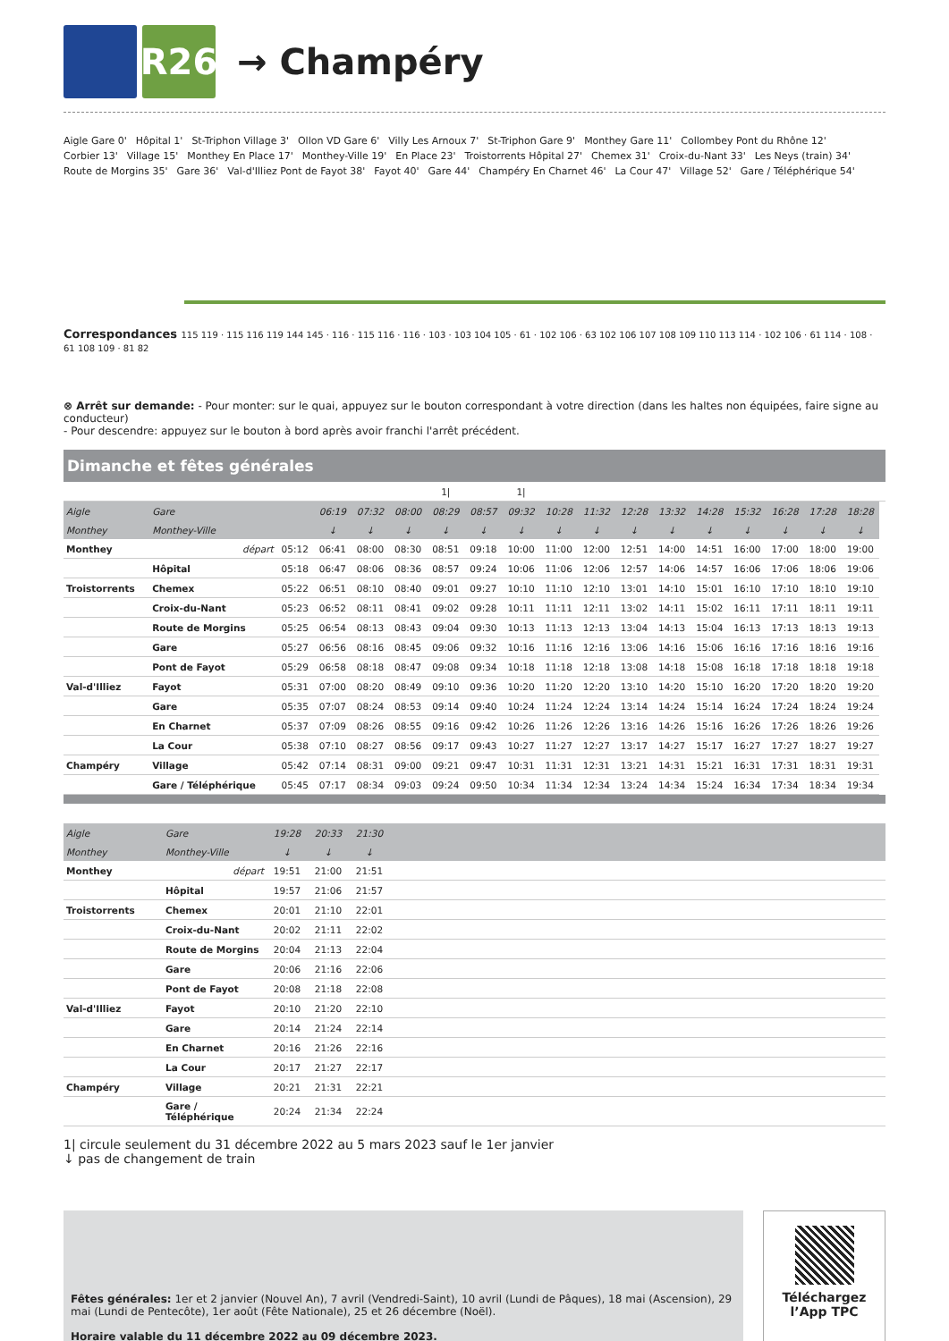R26
→ Champéry
Aigle Gare 0' Hôpital 1' St-Triphon Village 3' Ollon VD Gare 6' Villy Les Arnoux 7' St-Triphon Gare 9' Monthey Gare 11' Collombey Pont du Rhône 12' Corbier 13' Village 15' Monthey En Place 17' Monthey-Ville 19' En Place 23' Troistorrents Hôpital 27' Chemex 31' Croix-du-Nant 33' Les Neys (train) 34' Route de Morgins 35' Gare 36' Val-d'Illiez Pont de Fayot 38' Fayot 40' Gare 44' Champéry En Charnet 46' La Cour 47' Village 52' Gare / Téléphérique 54'
Correspondances 115 119 · 115 116 119 144 145 · 116 · 115 116 · 116 · 103 · 103 104 105 · 61 · 102 106 · 63 102 106 107 108 109 110 113 114 · 102 106 · 61 114 · 108 · 61 108 109 · 81 82
⊗ Arrêt sur demande: - Pour monter: sur le quai, appuyez sur le bouton correspondant à votre direction (dans les haltes non équipées, faire signe au conducteur)
- Pour descendre: appuyez sur le bouton à bord après avoir franchi l'arrêt précédent.
Dimanche et fêtes générales
| | | | | | | 1/ | | 1/ | | | | | | | | | | |
| Aigle | Gare | | 06:19 | 07:32 | 08:00 | 08:29 | 08:57 | 09:32 | 10:28 | 11:32 | 12:28 | 13:32 | 14:28 | 15:32 | 16:28 | 17:28 | 18:28 | |
| Monthey | Monthey-Ville | | ↓ | ↓ | ↓ | ↓ | ↓ | ↓ | ↓ | ↓ | ↓ | ↓ | ↓ | ↓ | ↓ | ↓ | ↓ | |
| Monthey | départ | 05:12 | 06:41 | 08:00 | 08:30 | 08:51 | 09:18 | 10:00 | 11:00 | 12:00 | 12:51 | 14:00 | 14:51 | 16:00 | 17:00 | 18:00 | 19:00 | |
| | Hôpital | 05:18 | 06:47 | 08:06 | 08:36 | 08:57 | 09:24 | 10:06 | 11:06 | 12:06 | 12:57 | 14:06 | 14:57 | 16:06 | 17:06 | 18:06 | 19:06 | |
| Troistorrents | Chemex | 05:22 | 06:51 | 08:10 | 08:40 | 09:01 | 09:27 | 10:10 | 11:10 | 12:10 | 13:01 | 14:10 | 15:01 | 16:10 | 17:10 | 18:10 | 19:10 | |
| | Croix-du-Nant | 05:23 | 06:52 | 08:11 | 08:41 | 09:02 | 09:28 | 10:11 | 11:11 | 12:11 | 13:02 | 14:11 | 15:02 | 16:11 | 17:11 | 18:11 | 19:11 | |
| | Route de Morgins | 05:25 | 06:54 | 08:13 | 08:43 | 09:04 | 09:30 | 10:13 | 11:13 | 12:13 | 13:04 | 14:13 | 15:04 | 16:13 | 17:13 | 18:13 | 19:13 | |
| | Gare | 05:27 | 06:56 | 08:16 | 08:45 | 09:06 | 09:32 | 10:16 | 11:16 | 12:16 | 13:06 | 14:16 | 15:06 | 16:16 | 17:16 | 18:16 | 19:16 | |
| | Pont de Fayot | 05:29 | 06:58 | 08:18 | 08:47 | 09:08 | 09:34 | 10:18 | 11:18 | 12:18 | 13:08 | 14:18 | 15:08 | 16:18 | 17:18 | 18:18 | 19:18 | |
| Val-d'Illiez | Fayot | 05:31 | 07:00 | 08:20 | 08:49 | 09:10 | 09:36 | 10:20 | 11:20 | 12:20 | 13:10 | 14:20 | 15:10 | 16:20 | 17:20 | 18:20 | 19:20 | |
| | Gare | 05:35 | 07:07 | 08:24 | 08:53 | 09:14 | 09:40 | 10:24 | 11:24 | 12:24 | 13:14 | 14:24 | 15:14 | 16:24 | 17:24 | 18:24 | 19:24 | |
| | En Charnet | 05:37 | 07:09 | 08:26 | 08:55 | 09:16 | 09:42 | 10:26 | 11:26 | 12:26 | 13:16 | 14:26 | 15:16 | 16:26 | 17:26 | 18:26 | 19:26 | |
| | La Cour | 05:38 | 07:10 | 08:27 | 08:56 | 09:17 | 09:43 | 10:27 | 11:27 | 12:27 | 13:17 | 14:27 | 15:17 | 16:27 | 17:27 | 18:27 | 19:27 | |
| Champéry | Village | 05:42 | 07:14 | 08:31 | 09:00 | 09:21 | 09:47 | 10:31 | 11:31 | 12:31 | 13:21 | 14:31 | 15:21 | 16:31 | 17:31 | 18:31 | 19:31 | |
| | Gare / Téléphérique | 05:45 | 07:17 | 08:34 | 09:03 | 09:24 | 09:50 | 10:34 | 11:34 | 12:34 | 13:24 | 14:34 | 15:24 | 16:34 | 17:34 | 18:34 | 19:34 | |
| Aigle | Gare | 19:28 | 20:33 | 21:30 | |
| Monthey | Monthey-Ville | ↓ | ↓ | ↓ | |
| Monthey | départ | 19:51 | 21:00 | 21:51 | |
| | Hôpital | 19:57 | 21:06 | 21:57 | |
| Troistorrents | Chemex | 20:01 | 21:10 | 22:01 | |
| | Croix-du-Nant | 20:02 | 21:11 | 22:02 | |
| | Route de Morgins | 20:04 | 21:13 | 22:04 | |
| | Gare | 20:06 | 21:16 | 22:06 | |
| | Pont de Fayot | 20:08 | 21:18 | 22:08 | |
| Val-d'Illiez | Fayot | 20:10 | 21:20 | 22:10 | |
| | Gare | 20:14 | 21:24 | 22:14 | |
| | En Charnet | 20:16 | 21:26 | 22:16 | |
| | La Cour | 20:17 | 21:27 | 22:17 | |
| Champéry | Village | 20:21 | 21:31 | 22:21 | |
| | Gare / Téléphérique | 20:24 | 21:34 | 22:24 | |
1| circule seulement du 31 décembre 2022 au 5 mars 2023 sauf le 1er janvier
↓ pas de changement de train
Fêtes générales: 1er et 2 janvier (Nouvel An), 7 avril (Vendredi-Saint), 10 avril (Lundi de Pâques), 18 mai (Ascension), 29 mai (Lundi de Pentecôte), 1er août (Fête Nationale), 25 et 26 décembre (Noël).
Horaire valable du 11 décembre 2022 au 09 décembre 2023.
Téléchargez l’App TPC